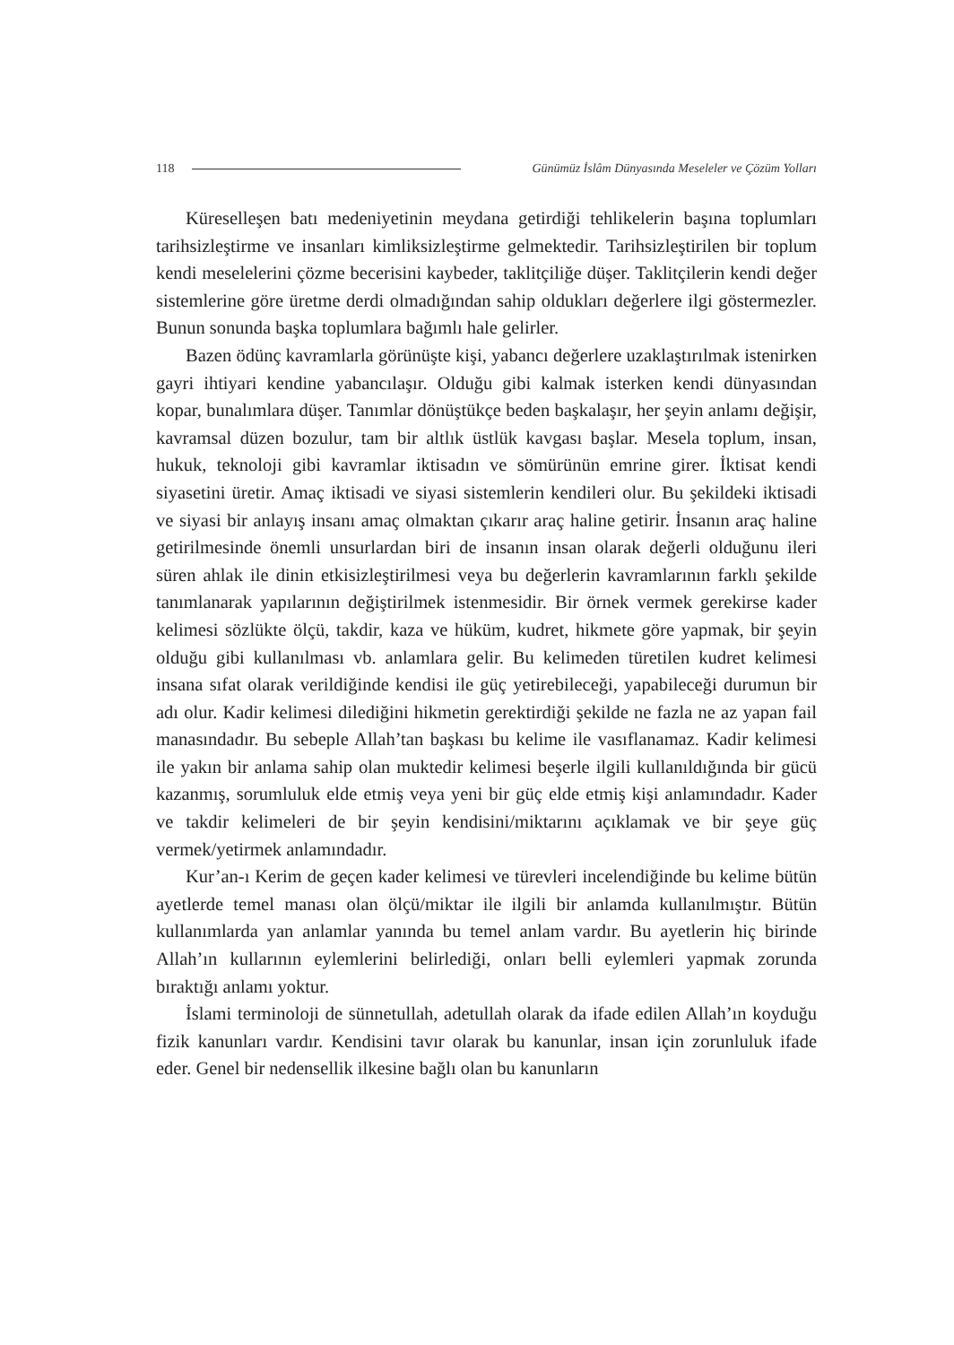118
Günümüz İslâm Dünyasında Meseleler ve Çözüm Yolları
Küreselleşen batı medeniyetinin meydana getirdiği tehlikelerin başına toplumları tarihsizleştirme ve insanları kimliksizleştirme gelmektedir. Tarihsizleştirilen bir toplum kendi meselelerini çözme becerisini kaybeder, taklitçiliğe düşer. Taklitçilerin kendi değer sistemlerine göre üretme derdi olmadığından sahip oldukları değerlere ilgi göstermezler. Bunun sonunda başka toplumlara bağımlı hale gelirler.
Bazen ödünç kavramlarla görünüşte kişi, yabancı değerlere uzaklaştırılmak istenirken gayri ihtiyari kendine yabancılaşır. Olduğu gibi kalmak isterken kendi dünyasından kopar, bunalımlara düşer. Tanımlar dönüştükçe beden başkalaşır, her şeyin anlamı değişir, kavramsal düzen bozulur, tam bir altlık üstlük kavgası başlar. Mesela toplum, insan, hukuk, teknoloji gibi kavramlar iktisadın ve sömürünün emrine girer. İktisat kendi siyasetini üretir. Amaç iktisadi ve siyasi sistemlerin kendileri olur. Bu şekildeki iktisadi ve siyasi bir anlayış insanı amaç olmaktan çıkarır araç haline getirir. İnsanın araç haline getirilmesinde önemli unsurlardan biri de insanın insan olarak değerli olduğunu ileri süren ahlak ile dinin etkisizleştirilmesi veya bu değerlerin kavramlarının farklı şekilde tanımlanarak yapılarının değiştirilmek istenmesidir. Bir örnek vermek gerekirse kader kelimesi sözlükte ölçü, takdir, kaza ve hüküm, kudret, hikmete göre yapmak, bir şeyin olduğu gibi kullanılması vb. anlamlara gelir. Bu kelimeden türetilen kudret kelimesi insana sıfat olarak verildiğinde kendisi ile güç yetirebileceği, yapabileceği durumun bir adı olur. Kadir kelimesi dilediğini hikmetin gerektirdiği şekilde ne fazla ne az yapan fail manasındadır. Bu sebeple Allah’tan başkası bu kelime ile vasıflanamaz. Kadir kelimesi ile yakın bir anlama sahip olan muktedir kelimesi beşerle ilgili kullanıldığında bir gücü kazanmış, sorumluluk elde etmiş veya yeni bir güç elde etmiş kişi anlamındadır. Kader ve takdir kelimeleri de bir şeyin kendisini/miktarını açıklamak ve bir şeye güç vermek/yetirmek anlamındadır.
Kur’an-ı Kerim de geçen kader kelimesi ve türevleri incelendiğinde bu kelime bütün ayetlerde temel manası olan ölçü/miktar ile ilgili bir anlamda kullanılmıştır. Bütün kullanımlarda yan anlamlar yanında bu temel anlam vardır. Bu ayetlerin hiç birinde Allah’ın kullarının eylemlerini belirlediği, onları belli eylemleri yapmak zorunda bıraktığı anlamı yoktur.
İslami terminoloji de sünnetullah, adetullah olarak da ifade edilen Allah’ın koyduğu fizik kanunları vardır. Kendisini tavır olarak bu kanunlar, insan için zorunluluk ifade eder. Genel bir nedensellik ilkesine bağlı olan bu kanunların